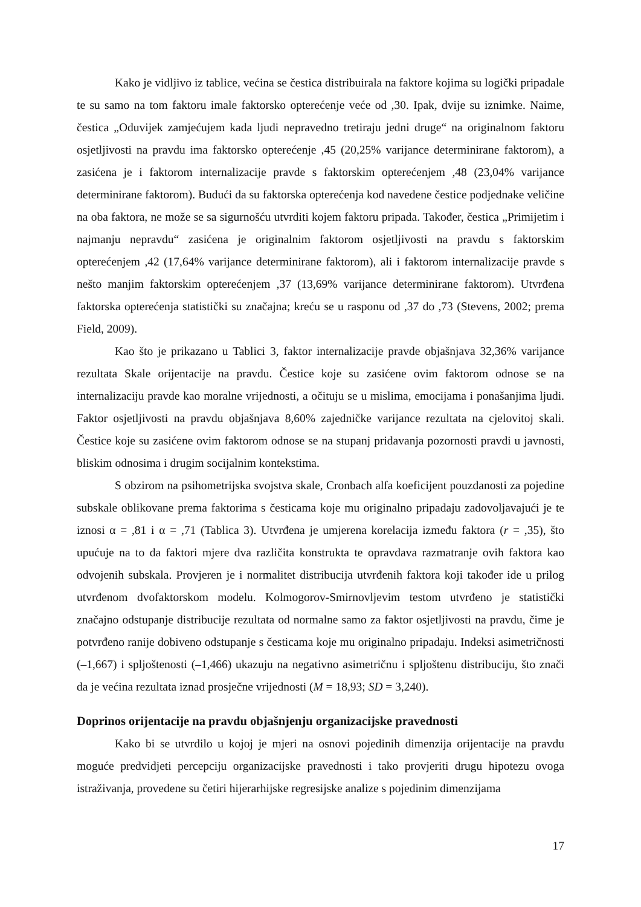Kako je vidljivo iz tablice, većina se čestica distribuirala na faktore kojima su logički pripadale te su samo na tom faktoru imale faktorsko opterećenje veće od ,30. Ipak, dvije su iznimke. Naime, čestica „Oduvijek zamjećujem kada ljudi nepravedno tretiraju jedni druge“ na originalnom faktoru osjetljivosti na pravdu ima faktorsko opterećenje ,45 (20,25% varijance determinirane faktorom), a zasićena je i faktorom internalizacije pravde s faktorskim opterećenjem ,48 (23,04% varijance determinirane faktorom). Budući da su faktorska opterećenja kod navedene čestice podjednake veličine na oba faktora, ne može se sa sigurnošću utvrditi kojem faktoru pripada. Također, čestica „Primijetim i najmanju nepravdu“ zasićena je originalnim faktorom osjetljivosti na pravdu s faktorskim opterećenjem ,42 (17,64% varijance determinirane faktorom), ali i faktorom internalizacije pravde s nešto manjim faktorskim opterećenjem ,37 (13,69% varijance determinirane faktorom). Utvrđena faktorska opterećenja statistički su značajna; kreću se u rasponu od ,37 do ,73 (Stevens, 2002; prema Field, 2009).
Kao što je prikazano u Tablici 3, faktor internalizacije pravde objašnjava 32,36% varijance rezultata Skale orijentacije na pravdu. Čestice koje su zasićene ovim faktorom odnose se na internalizaciju pravde kao moralne vrijednosti, a očituju se u mislima, emocijama i ponašanjima ljudi. Faktor osjetljivosti na pravdu objašnjava 8,60% zajedničke varijance rezultata na cjelovitoj skali. Čestice koje su zasićene ovim faktorom odnose se na stupanj pridavanja pozornosti pravdi u javnosti, bliskim odnosima i drugim socijalnim kontekstima.
S obzirom na psihometrijska svojstva skale, Cronbach alfa koeficijent pouzdanosti za pojedine subskale oblikovane prema faktorima s česticama koje mu originalno pripadaju zadovoljavajući je te iznosi α = ,81 i α = ,71 (Tablica 3). Utvrđena je umjerena korelacija između faktora (r = ,35), što upućuje na to da faktori mjere dva različita konstrukta te opravdava razmatranje ovih faktora kao odvojenih subskala. Provjeren je i normalitet distribucija utvrđenih faktora koji također ide u prilog utvrđenom dvofaktorskom modelu. Kolmogorov-Smirnovljevim testom utvrđeno je statistički značajno odstupanje distribucije rezultata od normalne samo za faktor osjetljivosti na pravdu, čime je potvrđeno ranije dobiveno odstupanje s česticama koje mu originalno pripadaju. Indeksi asimetričnosti (–1,667) i spljoštenosti (–1,466) ukazuju na negativno asimetričnu i spljoštenu distribuciju, što znači da je većina rezultata iznad prosječne vrijednosti (M = 18,93; SD = 3,240).
Doprinos orijentacije na pravdu objašnjenju organizacijske pravednosti
Kako bi se utvrdilo u kojoj je mjeri na osnovi pojedinih dimenzija orijentacije na pravdu moguće predvidjeti percepciju organizacijske pravednosti i tako provjeriti drugu hipotezu ovoga istraživanja, provedene su četiri hijerarhijske regresijske analize s pojedinim dimenzijama
17